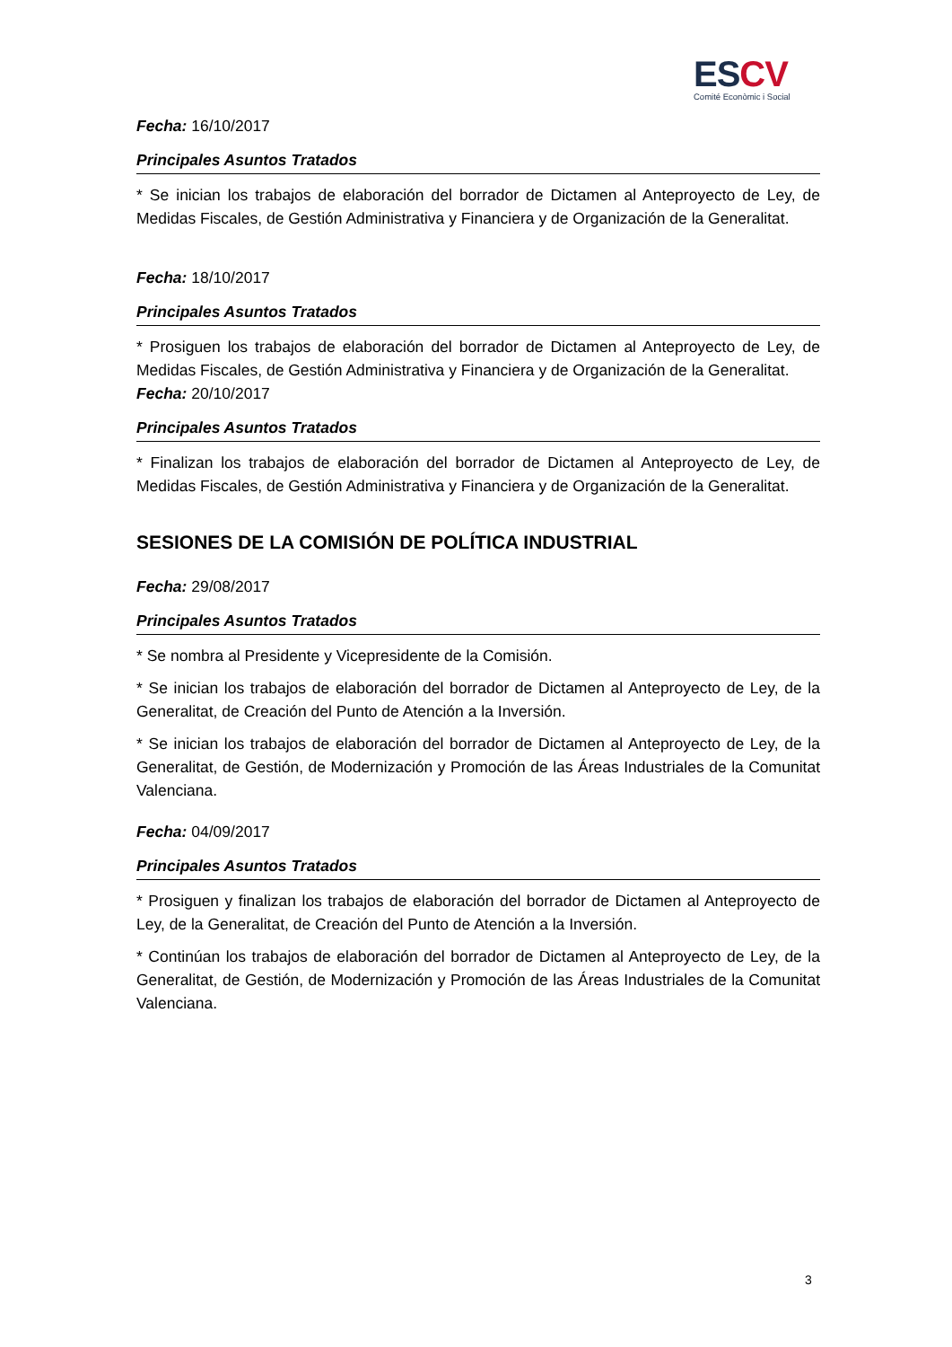ESCV
Comité Econòmic i Social
Fecha: 16/10/2017
Principales Asuntos Tratados
* Se inician los trabajos de elaboración del borrador de Dictamen al Anteproyecto de Ley, de Medidas Fiscales, de Gestión Administrativa y Financiera y de Organización de la Generalitat.
Fecha: 18/10/2017
Principales Asuntos Tratados
* Prosiguen los trabajos de elaboración del borrador de Dictamen al Anteproyecto de Ley, de Medidas Fiscales, de Gestión Administrativa y Financiera y de Organización de la Generalitat.
Fecha: 20/10/2017
Principales Asuntos Tratados
* Finalizan los trabajos de elaboración del borrador de Dictamen al Anteproyecto de Ley, de Medidas Fiscales, de Gestión Administrativa y Financiera y de Organización de la Generalitat.
SESIONES DE LA COMISIÓN DE POLÍTICA INDUSTRIAL
Fecha: 29/08/2017
Principales Asuntos Tratados
* Se nombra al Presidente y Vicepresidente de la Comisión.
* Se inician los trabajos de elaboración del borrador de Dictamen al Anteproyecto de Ley, de la Generalitat, de Creación del Punto de Atención a la Inversión.
* Se inician los trabajos de elaboración del borrador de Dictamen al Anteproyecto de Ley, de la Generalitat, de Gestión, de Modernización y Promoción de las Áreas Industriales de la Comunitat Valenciana.
Fecha: 04/09/2017
Principales Asuntos Tratados
* Prosiguen y finalizan los trabajos de elaboración del borrador de Dictamen al Anteproyecto de Ley, de la Generalitat, de Creación del Punto de Atención a la Inversión.
* Continúan los trabajos de elaboración del borrador de Dictamen al Anteproyecto de Ley, de la Generalitat, de Gestión, de Modernización y Promoción de las Áreas Industriales de la Comunitat Valenciana.
3